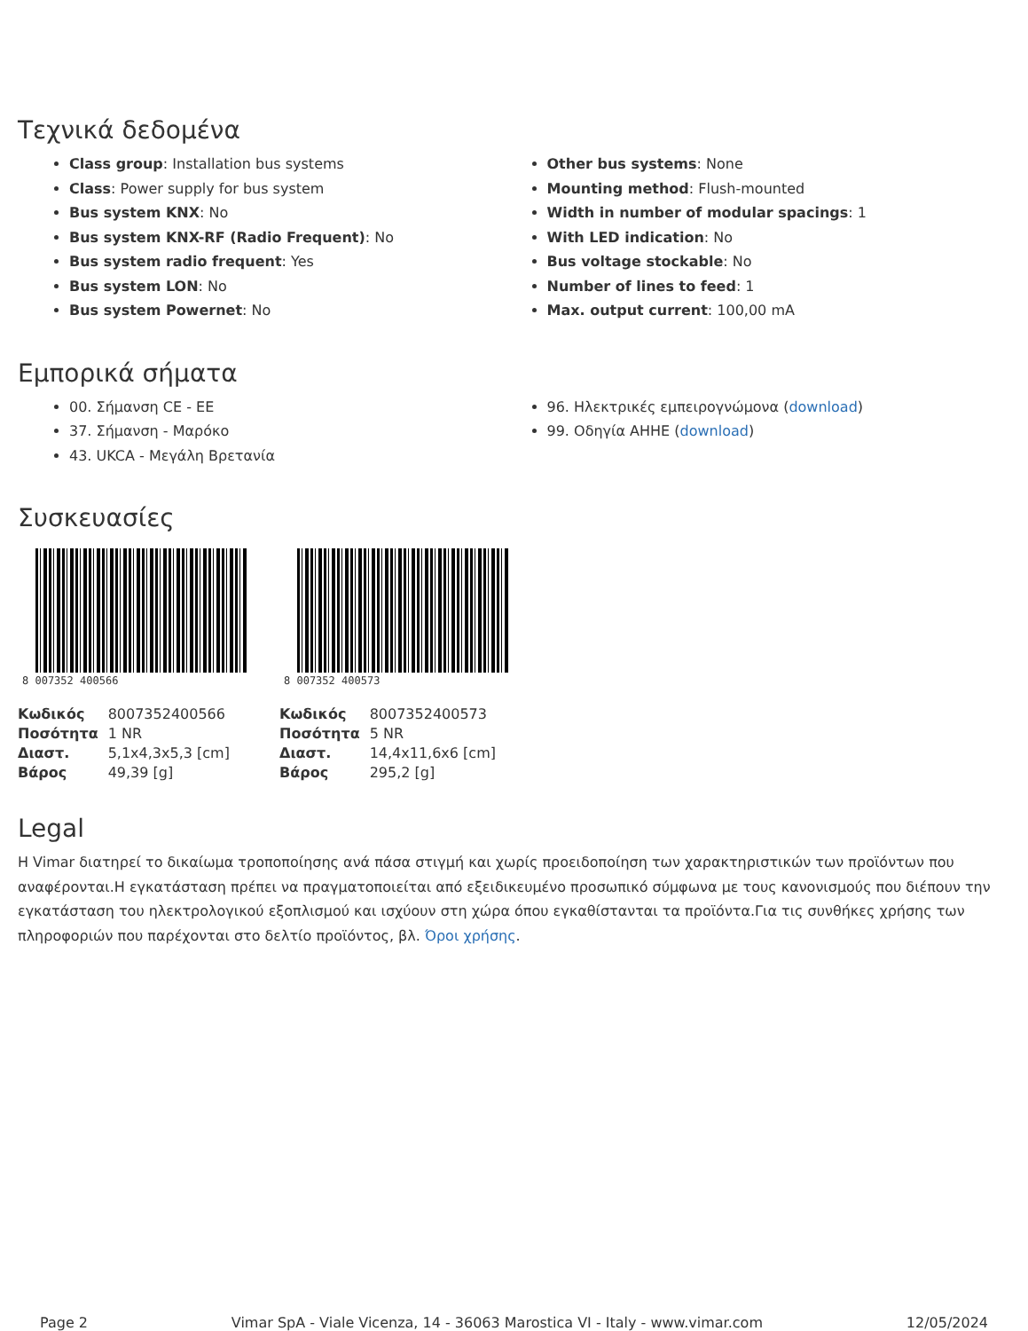Τεχνικά δεδομένα
Class group: Installation bus systems
Class: Power supply for bus system
Bus system KNX: No
Bus system KNX-RF (Radio Frequent): No
Bus system radio frequent: Yes
Bus system LON: No
Bus system Powernet: No
Other bus systems: None
Mounting method: Flush-mounted
Width in number of modular spacings: 1
With LED indication: No
Bus voltage stockable: No
Number of lines to feed: 1
Max. output current: 100,00 mA
Εμπορικά σήματα
00. Σήμανση CE - ΕΕ
37. Σήμανση - Μαρόκο
43. UKCA - Μεγάλη Βρετανία
96. Ηλεκτρικές εμπειρογνώμονα (download)
99. Οδηγία ΑΗΗΕ (download)
Συσκευασίες
8 007352 400566
| Κωδικός | 8007352400566 |
| Ποσότητα | 1 NR |
| Διαστ. | 5,1x4,3x5,3 [cm] |
| Βάρος | 49,39 [g] |
8 007352 400573
| Κωδικός | 8007352400573 |
| Ποσότητα | 5 NR |
| Διαστ. | 14,4x11,6x6 [cm] |
| Βάρος | 295,2 [g] |
Legal
Η Vimar διατηρεί το δικαίωμα τροποποίησης ανά πάσα στιγμή και χωρίς προειδοποίηση των χαρακτηριστικών των προϊόντων που αναφέρονται.Η εγκατάσταση πρέπει να πραγματοποιείται από εξειδικευμένο προσωπικό σύμφωνα με τους κανονισμούς που διέπουν την εγκατάσταση του ηλεκτρολογικού εξοπλισμού και ισχύουν στη χώρα όπου εγκαθίστανται τα προϊόντα.Για τις συνθήκες χρήσης των πληροφοριών που παρέχονται στο δελτίο προϊόντος, βλ. Όροι χρήσης.
Page 2 Vimar SpA - Viale Vicenza, 14 - 36063 Marostica VI - Italy - www.vimar.com 12/05/2024